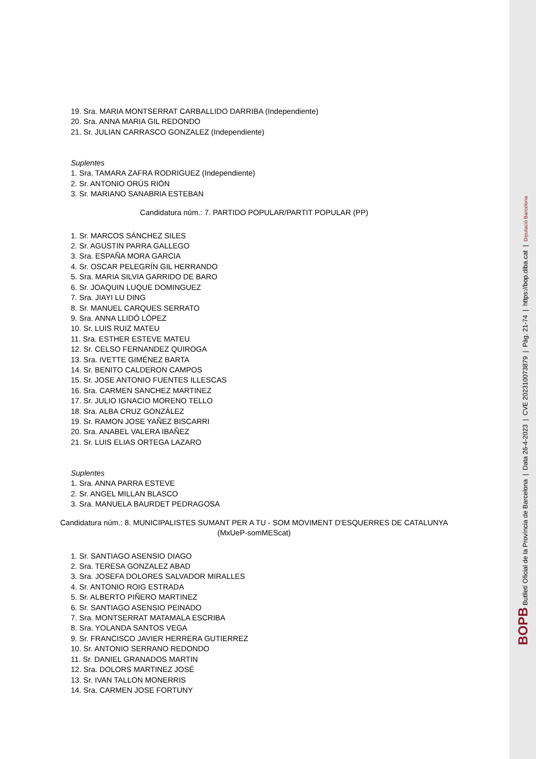19. Sra. MARIA MONTSERRAT CARBALLIDO DARRIBA (Independiente)
20. Sra. ANNA MARIA GIL REDONDO
21. Sr. JULIAN CARRASCO GONZALEZ (Independiente)
Suplentes
1. Sra. TAMARA ZAFRA RODRIGUEZ (Independiente)
2. Sr. ANTONIO ORÚS RIÓN
3. Sr. MARIANO SANABRIA ESTEBAN
Candidatura núm.: 7. PARTIDO POPULAR/PARTIT POPULAR (PP)
1. Sr. MARCOS SÁNCHEZ SILES
2. Sr. AGUSTIN PARRA GALLEGO
3. Sra. ESPAÑA MORA GARCIA
4. Sr. OSCAR PELEGRÍN GIL HERRANDO
5. Sra. MARIA SILVIA GARRIDO DE BARO
6. Sr. JOAQUIN LUQUE DOMINGUEZ
7. Sra. JIAYI LU DING
8. Sr. MANUEL CARQUES SERRATO
9. Sra. ANNA LLIDÓ LÓPEZ
10. Sr. LUIS RUIZ MATEU
11. Sra. ESTHER ESTEVE MATEU
12. Sr. CELSO FERNANDEZ QUIROGA
13. Sra. IVETTE GIMÉNEZ BARTA
14. Sr. BENITO CALDERON CAMPOS
15. Sr. JOSE ANTONIO FUENTES ILLESCAS
16. Sra. CARMEN SANCHEZ MARTINEZ
17. Sr. JULIO IGNACIO MORENO TELLO
18. Sra. ALBA CRUZ GONZÁLEZ
19. Sr. RAMON JOSE YAÑEZ BISCARRI
20. Sra. ANABEL VALERA IBAÑEZ
21. Sr. LUIS ELIAS ORTEGA LAZARO
Suplentes
1. Sra. ANNA PARRA ESTEVE
2. Sr. ANGEL MILLAN BLASCO
3. Sra. MANUELA BAURDET PEDRAGOSA
Candidatura núm.: 8. MUNICIPALISTES SUMANT PER A TU - SOM MOVIMENT D'ESQUERRES DE CATALUNYA
(MxUeP-somMEScat)
1. Sr. SANTIAGO ASENSIO DIAGO
2. Sra. TERESA GONZALEZ ABAD
3. Sra. JOSEFA DOLORES SALVADOR MIRALLES
4. Sr. ANTONIO ROIG ESTRADA
5. Sr. ALBERTO PIÑERO MARTINEZ
6. Sr. SANTIAGO ASENSIO PEINADO
7. Sra. MONTSERRAT MATAMALA ESCRIBA
8. Sra. YOLANDA SANTOS VEGA
9. Sr. FRANCISCO JAVIER HERRERA GUTIERREZ
10. Sr. ANTONIO SERRANO REDONDO
11. Sr. DANIEL GRANADOS MARTIN
12. Sra. DOLORS MARTINEZ JOSÉ
13. Sr. IVAN TALLON MONERRIS
14. Sra. CARMEN JOSE FORTUNY
BOPB Butlletí Oficial de la Província de Barcelona | Data 26-4-2023 | CVE 202310073879 | Pàg. 21-74 | https://bop.diba.cat | Diputació Barcelona